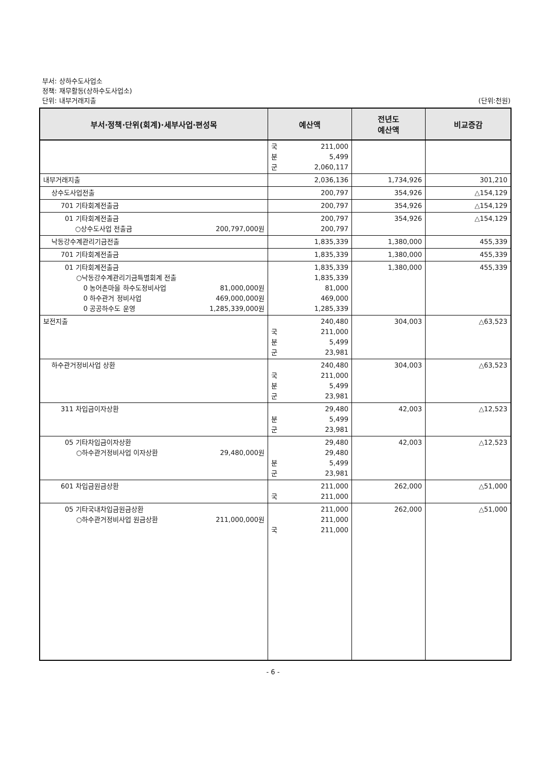부서: 상하수도사업소
정책: 재무활동(상하수도사업소)
단위: 내부거래지출 (단위:천원)
| 부서·정책·단위(회계)·세부사업·편성목 | 예산액 | 전년도 예산액 | 비교증감 |
| --- | --- | --- | --- |
| | 국 211,000 분 5,499 군 2,060,117 | | |
| 내부거래지출 | 2,036,136 | 1,734,926 | 301,210 |
| 상수도사업전출 | 200,797 | 354,926 | △154,129 |
| 701 기타회계전출금 | 200,797 | 354,926 | △154,129 |
| 01 기타회계전출금 ○상수도사업 전출금 200,797,000원 | 200,797 200,797 | 354,926 | △154,129 |
| 낙동강수계관리기금전출 | 1,835,339 | 1,380,000 | 455,339 |
| 701 기타회계전출금 | 1,835,339 | 1,380,000 | 455,339 |
| 01 기타회계전출금 ○낙동강수계관리기금특별회계 전출 0 농어촌마을 하수도정비사업 81,000,000원 0 하수관거 정비사업 469,000,000원 0 공공하수도 운영 1,285,339,000원 | 1,835,339 1,835,339 81,000 469,000 1,285,339 | 1,380,000 | 455,339 |
| 보전지출 | 240,480 국 211,000 분 5,499 군 23,981 | 304,003 | △63,523 |
| 하수관거정비사업 상환 | 240,480 국 211,000 분 5,499 군 23,981 | 304,003 | △63,523 |
| 311 차입금이자상환 | 29,480 분 5,499 군 23,981 | 42,003 | △12,523 |
| 05 기타차입금이자상환 ○하수관거정비사업 이자상환 29,480,000원 | 29,480 29,480 분 5,499 군 23,981 | 42,003 | △12,523 |
| 601 차입금원금상환 | 211,000 국 211,000 | 262,000 | △51,000 |
| 05 기타국내차입금원금상환 ○하수관거정비사업 원금상환 211,000,000원 | 211,000 211,000 국 211,000 | 262,000 | △51,000 |
- 6 -